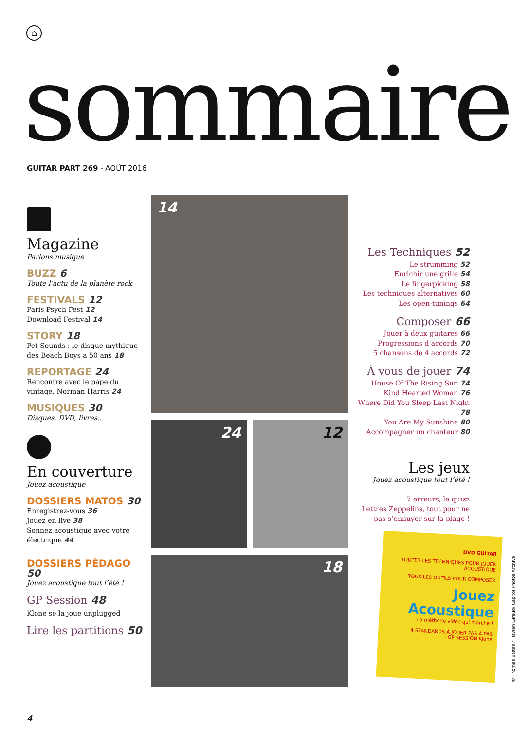⌂
sommaire GUITAR PART 269 - AOÛT 2016
Magazine
Parlons musique
BUZZ 6
Toute l’actu de la planète rock
FESTIVALS 12
Paris Psych Fest 12
Download Festival 14
STORY 18
Pet Sounds : le disque mythique des Beach Boys a 50 ans 18
REPORTAGE 24
Rencontre avec le pape du vintage, Norman Harris 24
MUSIQUES 30
Disques, DVD, livres...
En couverture
Jouez acoustique
DOSSIERS MATOS 30
Enregistrez-vous 36
Jouez en live 38
Sonnez acoustique avec votre électrique 44
DOSSIERS PÉDAGO 50
Jouez acoustique tout l’été !
GP Session 48
Klone se la joue unplugged
Lire les partitions 50
14
24 12
18
Les Techniques 52
Le strumming 52
Enrichir une grille 54
Le fingerpicking 58
Les techniques alternatives 60
Les open-tunings 64
Composer 66
Jouer à deux guitares 66
Progressions d’accords 70
5 chansons de 4 accords 72
À vous de jouer 74
House Of The Rising Sun 74
Kind Hearted Woman 76
Where Did You Sleep Last Night 78
You Are My Sunshine 80
Accompagner un chanteur 80
Les jeux
Jouez acoustique tout l’été !
7 erreurs, le quizz
Lettres Zeppelins, tout pour ne pas s’ennuyer sur la plage !
DVD GUITAR
TOUTES LES TECHNIQUES POUR JOUER ACOUSTIQUE
TOUS LES OUTILS POUR COMPOSER
Jouez Acoustique
La méthode vidéo qui marche !
4 STANDARDS À JOUER PAS À PAS
+ GP SESSION Klone
© Thomas Baltes / Flavien Giraud/ Capitol Photos Archive
4